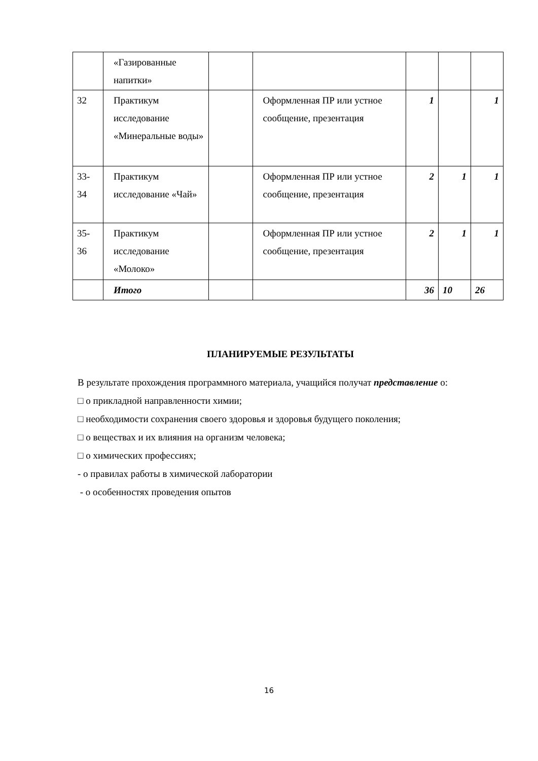| | «Газированные напитки» | | | | | |
| 32 | Практикум исследование «Минеральные воды» | | Оформленная ПР или устное сообщение, презентация | 1 | | 1 |
| 33-34 | Практикум исследование «Чай» | | Оформленная ПР или устное сообщение, презентация | 2 | 1 | 1 |
| 35-36 | Практикум исследование «Молоко» | | Оформленная ПР или устное сообщение, презентация | 2 | 1 | 1 |
| | Итого | | | 36 | 10 | 26 |
ПЛАНИРУЕМЫЕ РЕЗУЛЬТАТЫ
В результате прохождения программного материала, учащийся получат представление о:
□ о прикладной направленности химии;
□ необходимости сохранения своего здоровья и здоровья будущего поколения;
□ о веществах и их влияния на организм человека;
□ о химических профессиях;
- о правилах работы в химической лаборатории
- о особенностях проведения опытов
16